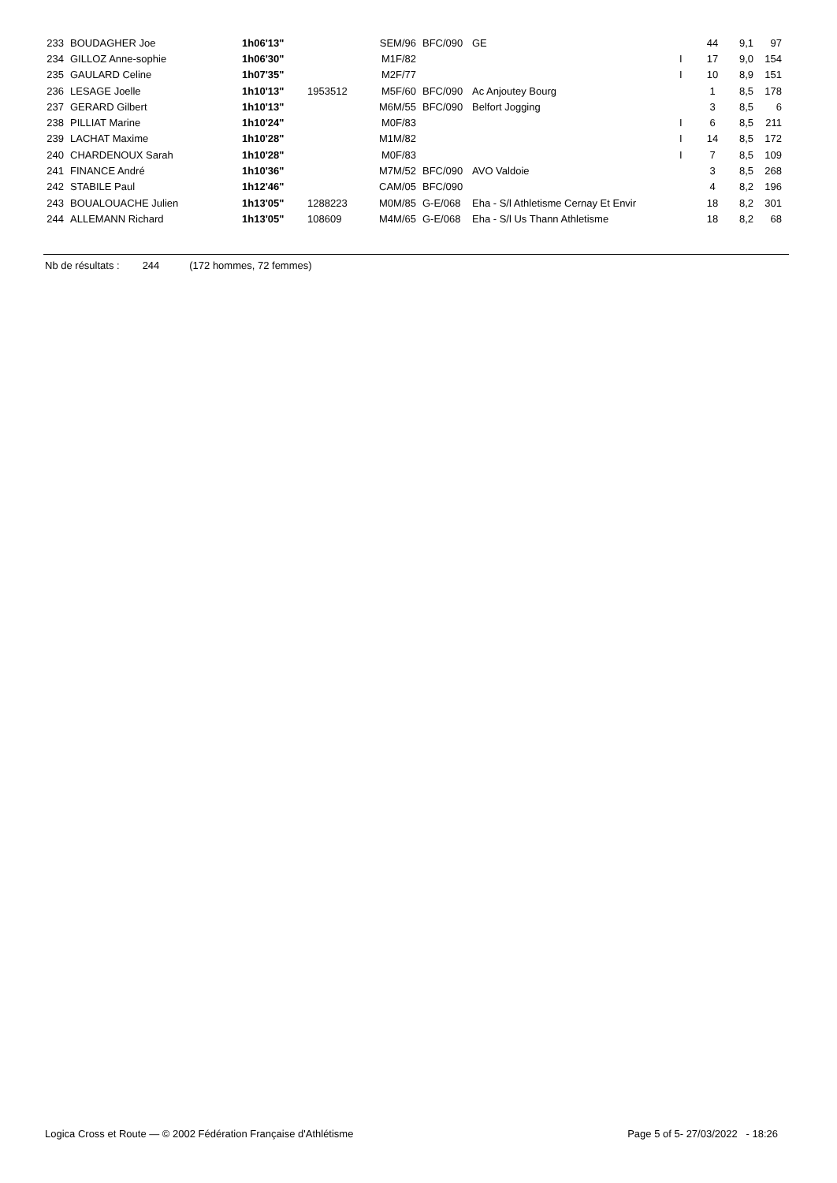| 233 | BOUDAGHER Joe | 1h06'13" | | SEM/96 | BFC/090 | GE | | 44 | 9,1 | 97 |
| 234 | GILLOZ Anne-sophie | 1h06'30" | | M1F/82 | | | I | 17 | 9,0 | 154 |
| 235 | GAULARD Celine | 1h07'35" | | M2F/77 | | | I | 10 | 8,9 | 151 |
| 236 | LESAGE Joelle | 1h10'13" | 1953512 | M5F/60 | BFC/090 | Ac Anjoutey Bourg | | 1 | 8,5 | 178 |
| 237 | GERARD Gilbert | 1h10'13" | | M6M/55 | BFC/090 | Belfort Jogging | | 3 | 8,5 | 6 |
| 238 | PILLIAT Marine | 1h10'24" | | M0F/83 | | | I | 6 | 8,5 | 211 |
| 239 | LACHAT Maxime | 1h10'28" | | M1M/82 | | | I | 14 | 8,5 | 172 |
| 240 | CHARDENOUX Sarah | 1h10'28" | | M0F/83 | | | I | 7 | 8,5 | 109 |
| 241 | FINANCE André | 1h10'36" | | M7M/52 | BFC/090 | AVO Valdoie | | 3 | 8,5 | 268 |
| 242 | STABILE Paul | 1h12'46" | | CAM/05 | BFC/090 | | | 4 | 8,2 | 196 |
| 243 | BOUALOUACHE Julien | 1h13'05" | 1288223 | M0M/85 | G-E/068 | Eha - S/l Athletisme Cernay Et Envir | | 18 | 8,2 | 301 |
| 244 | ALLEMANN Richard | 1h13'05" | 108609 | M4M/65 | G-E/068 | Eha - S/l Us Thann Athletisme | | 18 | 8,2 | 68 |
Nb de résultats : 244 (172 hommes, 72 femmes)
Logica Cross et Route — © 2002 Fédération Française d'Athlétisme Page 5 of 5- 27/03/2022 - 18:26